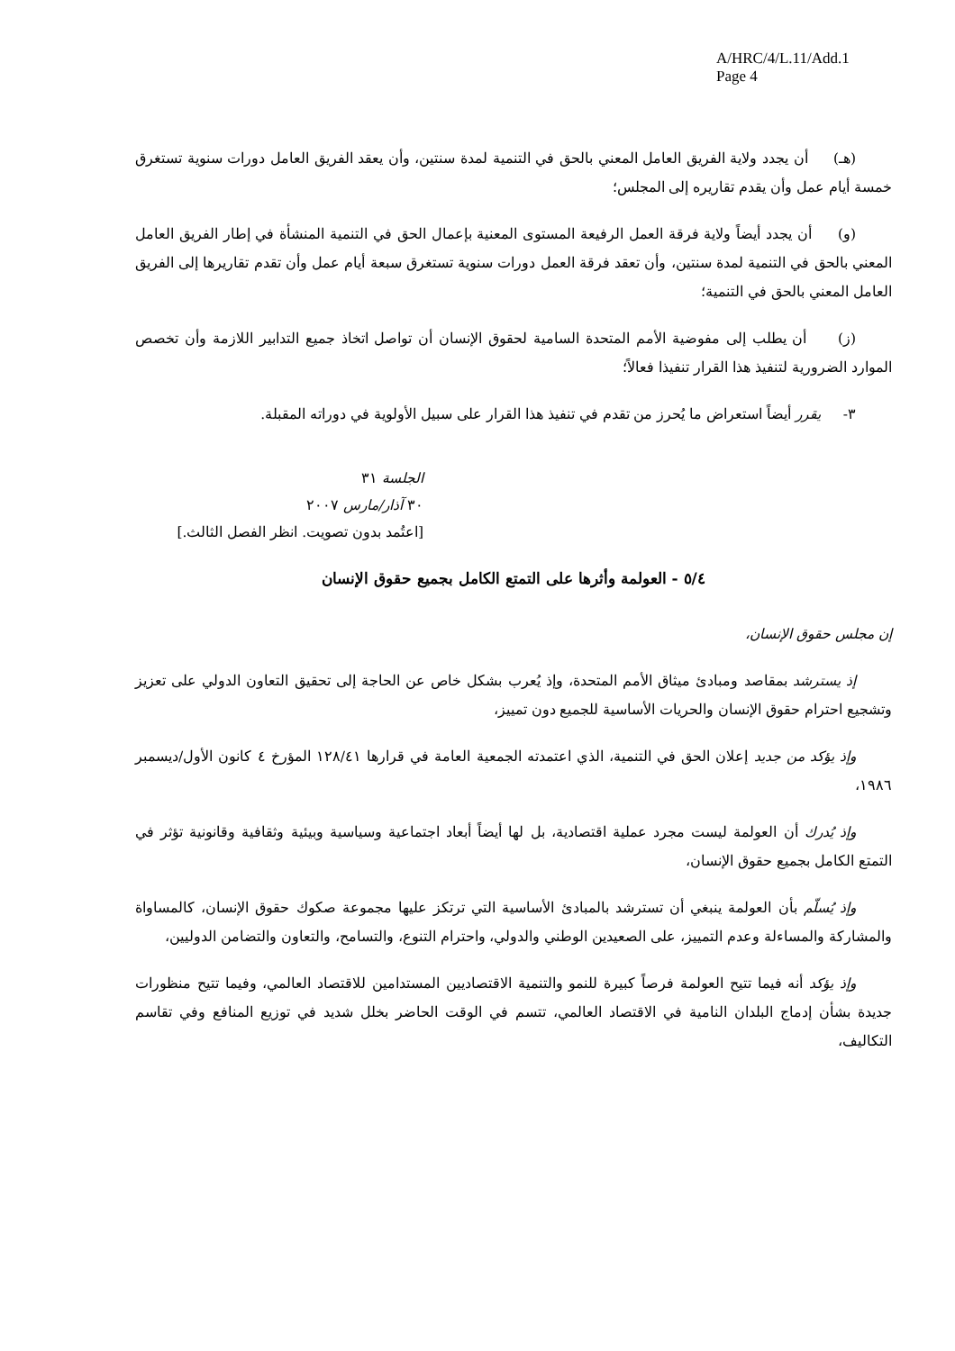A/HRC/4/L.11/Add.1
Page 4
(هـ) أن يجدد ولاية الفريق العامل المعني بالحق في التنمية لمدة سنتين، وأن يعقد الفريق العامل دورات سنوية تستغرق خمسة أيام عمل وأن يقدم تقاريره إلى المجلس؛
(و) أن يجدد أيضاً ولاية فرقة العمل الرفيعة المستوى المعنية بإعمال الحق في التنمية المنشأة في إطار الفريق العامل المعني بالحق في التنمية لمدة سنتين، وأن تعقد فرقة العمل دورات سنوية تستغرق سبعة أيام عمل وأن تقدم تقاريرها إلى الفريق العامل المعني بالحق في التنمية؛
(ز) أن يطلب إلى مفوضية الأمم المتحدة السامية لحقوق الإنسان أن تواصل اتخاذ جميع التدابير اللازمة وأن تخصص الموارد الضرورية لتنفيذ هذا القرار تنفيذا فعالاً؛
٣- يقرر أيضاً استعراض ما يُحرز من تقدم في تنفيذ هذا القرار على سبيل الأولوية في دوراته المقبلة.
الجلسة ٣١
٣٠ آذار/مارس ٢٠٠٧
[اعتُمد بدون تصويت. انظر الفصل الثالث.]
٥/٤ - العولمة وأثرها على التمتع الكامل بجميع حقوق الإنسان
إن مجلس حقوق الإنسان،
إذ يسترشد بمقاصد ومبادئ ميثاق الأمم المتحدة، وإذ يُعرب بشكل خاص عن الحاجة إلى تحقيق التعاون الدولي على تعزيز وتشجيع احترام حقوق الإنسان والحريات الأساسية للجميع دون تمييز،
وإذ يؤكد من جديد إعلان الحق في التنمية، الذي اعتمدته الجمعية العامة في قرارها ١٢٨/٤١ المؤرخ ٤ كانون الأول/ديسمبر ١٩٨٦،
وإذ يُدرك أن العولمة ليست مجرد عملية اقتصادية، بل لها أيضاً أبعاد اجتماعية وسياسية وبيئية وثقافية وقانونية تؤثر في التمتع الكامل بجميع حقوق الإنسان،
وإذ يُسلّم بأن العولمة ينبغي أن تسترشد بالمبادئ الأساسية التي ترتكز عليها مجموعة صكوك حقوق الإنسان، كالمساواة والمشاركة والمساءلة وعدم التمييز، على الصعيدين الوطني والدولي، واحترام التنوع، والتسامح، والتعاون والتضامن الدوليين،
وإذ يؤكد أنه فيما تتيح العولمة فرصاً كبيرة للنمو والتنمية الاقتصاديين المستدامين للاقتصاد العالمي، وفيما تتيح منظورات جديدة بشأن إدماج البلدان النامية في الاقتصاد العالمي، تتسم في الوقت الحاضر بخلل شديد في توزيع المنافع وفي تقاسم التكاليف،